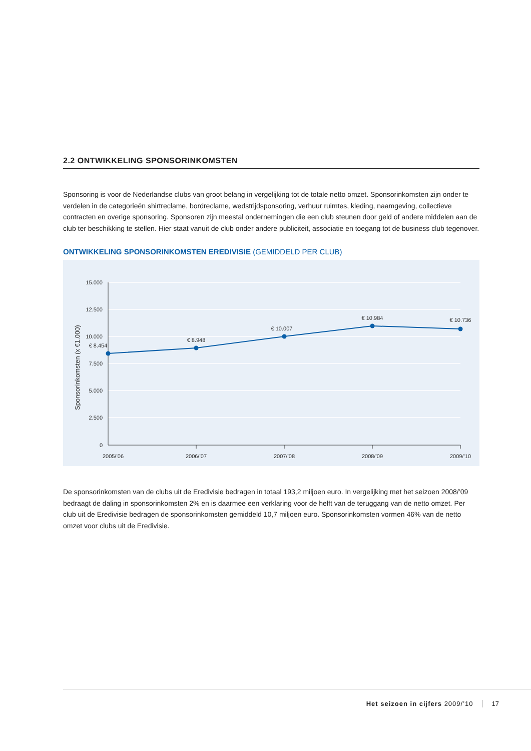2.2 ONTWIKKELING SPONSORINKOMSTEN
Sponsoring is voor de Nederlandse clubs van groot belang in vergelijking tot de totale netto omzet. Sponsorinkomsten zijn onder te verdelen in de categorieën shirtreclame, bordreclame, wedstrijdsponsoring, verhuur ruimtes, kleding, naamgeving, collectieve contracten en overige sponsoring. Sponsoren zijn meestal ondernemingen die een club steunen door geld of andere middelen aan de club ter beschikking te stellen. Hier staat vanuit de club onder andere publiciteit, associatie en toegang tot de business club tegenover.
ONTWIKKELING SPONSORINKOMSTEN EREDIVISIE (GEMIDDELD PER CLUB)
15.000
12.500
10.000
7.500
5.000
2.500
0
Sponsorinkomsten (x €1.000)
€ 8.454
€ 8.948
€ 10.007
€ 10.984
€ 10.736
2005/’06
2006/’07
2007/’08
2008/’09
2009/’10
De sponsorinkomsten van de clubs uit de Eredivisie bedragen in totaal 193,2 miljoen euro. In vergelijking met het seizoen 2008/’09 bedraagt de daling in sponsorinkomsten 2% en is daarmee een verklaring voor de helft van de teruggang van de netto omzet. Per club uit de Eredivisie bedragen de sponsorinkomsten gemiddeld 10,7 miljoen euro. Sponsorinkomsten vormen 46% van de netto omzet voor clubs uit de Eredivisie.
Het seizoen in cijfers 2009/’10 17